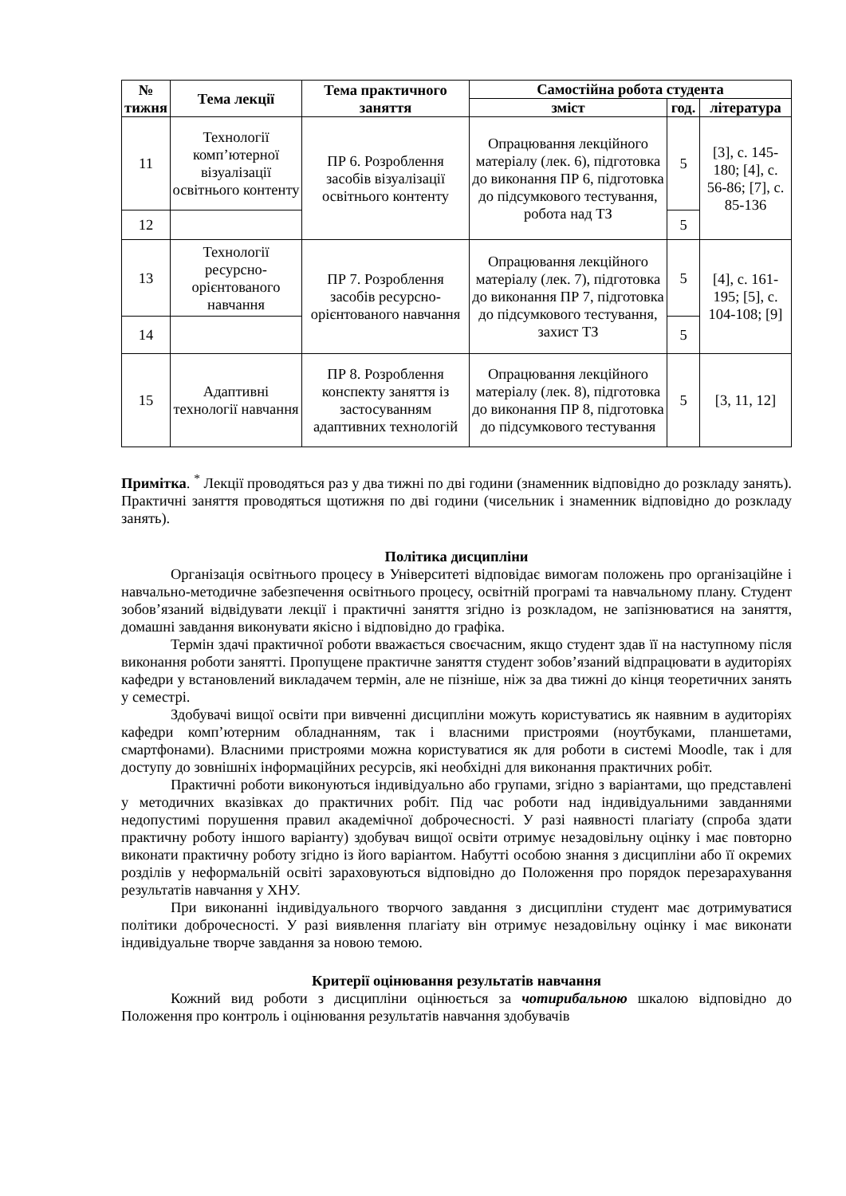| № тижня | Тема лекції | Тема практичного заняття | Самостійна робота студента | | |
| --- | --- | --- | --- | --- | --- |
| | | | зміст | год. | література |
| 11 | Технології комп’ютерної візуалізації освітнього контенту | ПР 6. Розроблення засобів візуалізації освітнього контенту | Опрацювання лекційного матеріалу (лек. 6), підготовка до виконання ПР 6, підготовка до підсумкового тестування, робота над ТЗ | 5 | [3], с. 145-180; [4], с. 56-86; [7], с. 85-136 |
| 12 | | | | 5 | |
| 13 | Технології ресурсно-орієнтованого навчання | ПР 7. Розроблення засобів ресурсно-орієнтованого навчання | Опрацювання лекційного матеріалу (лек. 7), підготовка до виконання ПР 7, підготовка до підсумкового тестування, захист ТЗ | 5 | [4], с. 161-195; [5], с. 104-108; [9] |
| 14 | | | | 5 | |
| 15 | Адаптивні технології навчання | ПР 8. Розроблення конспекту заняття із застосуванням адаптивних технологій | Опрацювання лекційного матеріалу (лек. 8), підготовка до виконання ПР 8, підготовка до підсумкового тестування | 5 | [3, 11, 12] |
Примітка. <sup>*</sup> Лекції проводяться раз у два тижні по дві години (знаменник відповідно до розкладу занять). Практичні заняття проводяться щотижня по дві години (чисельник і знаменник відповідно до розкладу занять).
Політика дисципліни
Організація освітнього процесу в Університеті відповідає вимогам положень про організаційне і навчально-методичне забезпечення освітнього процесу, освітній програмі та навчальному плану. Студент зобов’язаний відвідувати лекції і практичні заняття згідно із розкладом, не запізнюватися на заняття, домашні завдання виконувати якісно і відповідно до графіка.
Термін здачі практичної роботи вважається своєчасним, якщо студент здав її на наступному після виконання роботи занятті. Пропущене практичне заняття студент зобов’язаний відпрацювати в аудиторіях кафедри у встановлений викладачем термін, але не пізніше, ніж за два тижні до кінця теоретичних занять у семестрі.
Здобувачі вищої освіти при вивченні дисципліни можуть користуватись як наявним в аудиторіях кафедри комп’ютерним обладнанням, так і власними пристроями (ноутбуками, планшетами, смартфонами). Власними пристроями можна користуватися як для роботи в системі Moodle, так і для доступу до зовнішніх інформаційних ресурсів, які необхідні для виконання практичних робіт.
Практичні роботи виконуються індивідуально або групами, згідно з варіантами, що представлені у методичних вказівках до практичних робіт. Під час роботи над індивідуальними завданнями недопустимі порушення правил академічної доброчесності. У разі наявності плагіату (спроба здати практичну роботу іншого варіанту) здобувач вищої освіти отримує незадовільну оцінку і має повторно виконати практичну роботу згідно із його варіантом. Набутті особою знання з дисципліни або її окремих розділів у неформальній освіті зараховуються відповідно до Положення про порядок перезарахування результатів навчання у ХНУ.
При виконанні індивідуального творчого завдання з дисципліни студент має дотримуватися політики доброчесності. У разі виявлення плагіату він отримує незадовільну оцінку і має виконати індивідуальне творче завдання за новою темою.
Критерії оцінювання результатів навчання
Кожний вид роботи з дисципліни оцінюється за чотирибальною шкалою відповідно до Положення про контроль і оцінювання результатів навчання здобувачів